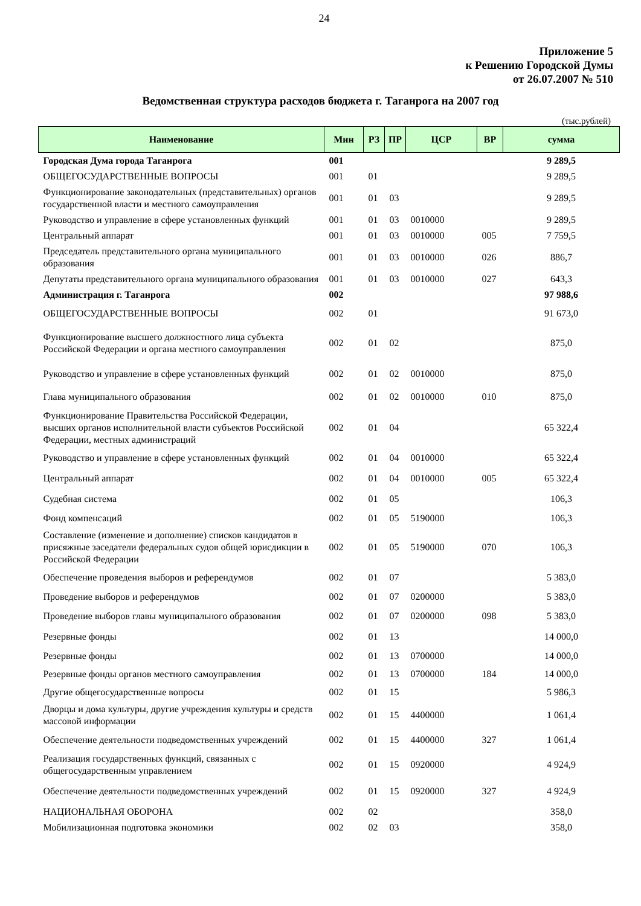24
Приложение 5
к Решению Городской Думы
от 26.07.2007 № 510
Ведомственная структура расходов бюджета г. Таганрога на 2007 год
(тыс.рублей)
| Наименование | Мин | РЗ | ПР | ЦСР | ВР | сумма |
| --- | --- | --- | --- | --- | --- | --- |
| Городская Дума города Таганрога | 001 | | | | | 9 289,5 |
| ОБЩЕГОСУДАРСТВЕННЫЕ ВОПРОСЫ | 001 | 01 | | | | 9 289,5 |
| Функционирование законодательных (представительных) органов государственной власти и местного самоуправления | 001 | 01 | 03 | | | 9 289,5 |
| Руководство и управление в сфере установленных функций | 001 | 01 | 03 | 0010000 | | 9 289,5 |
| Центральный аппарат | 001 | 01 | 03 | 0010000 | 005 | 7 759,5 |
| Председатель представительного органа муниципального образования | 001 | 01 | 03 | 0010000 | 026 | 886,7 |
| Депутаты представительного органа муниципального образования | 001 | 01 | 03 | 0010000 | 027 | 643,3 |
| Администрация г. Таганрога | 002 | | | | | 97 988,6 |
| ОБЩЕГОСУДАРСТВЕННЫЕ ВОПРОСЫ | 002 | 01 | | | | 91 673,0 |
| Функционирование высшего должностного лица субъекта Российской Федерации и органа местного самоуправления | 002 | 01 | 02 | | | 875,0 |
| Руководство и управление в сфере установленных функций | 002 | 01 | 02 | 0010000 | | 875,0 |
| Глава муниципального образования | 002 | 01 | 02 | 0010000 | 010 | 875,0 |
| Функционирование Правительства Российской Федерации, высших органов исполнительной власти субъектов Российской Федерации, местных администраций | 002 | 01 | 04 | | | 65 322,4 |
| Руководство и управление в сфере установленных функций | 002 | 01 | 04 | 0010000 | | 65 322,4 |
| Центральный аппарат | 002 | 01 | 04 | 0010000 | 005 | 65 322,4 |
| Судебная система | 002 | 01 | 05 | | | 106,3 |
| Фонд компенсаций | 002 | 01 | 05 | 5190000 | | 106,3 |
| Составление (изменение и дополнение) списков кандидатов в присяжные заседатели федеральных судов общей юрисдикции в Российской Федерации | 002 | 01 | 05 | 5190000 | 070 | 106,3 |
| Обеспечение проведения выборов и референдумов | 002 | 01 | 07 | | | 5 383,0 |
| Проведение выборов и референдумов | 002 | 01 | 07 | 0200000 | | 5 383,0 |
| Проведение выборов главы муниципального образования | 002 | 01 | 07 | 0200000 | 098 | 5 383,0 |
| Резервные фонды | 002 | 01 | 13 | | | 14 000,0 |
| Резервные фонды | 002 | 01 | 13 | 0700000 | | 14 000,0 |
| Резервные фонды органов местного самоуправления | 002 | 01 | 13 | 0700000 | 184 | 14 000,0 |
| Другие общегосударственные вопросы | 002 | 01 | 15 | | | 5 986,3 |
| Дворцы и дома культуры, другие учреждения культуры и средств массовой информации | 002 | 01 | 15 | 4400000 | | 1 061,4 |
| Обеспечение деятельности подведомственных учреждений | 002 | 01 | 15 | 4400000 | 327 | 1 061,4 |
| Реализация государственных функций, связанных с общегосударственным управлением | 002 | 01 | 15 | 0920000 | | 4 924,9 |
| Обеспечение деятельности подведомственных учреждений | 002 | 01 | 15 | 0920000 | 327 | 4 924,9 |
| НАЦИОНАЛЬНАЯ ОБОРОНА | 002 | 02 | | | | 358,0 |
| Мобилизационная подготовка экономики | 002 | 02 | 03 | | | 358,0 |